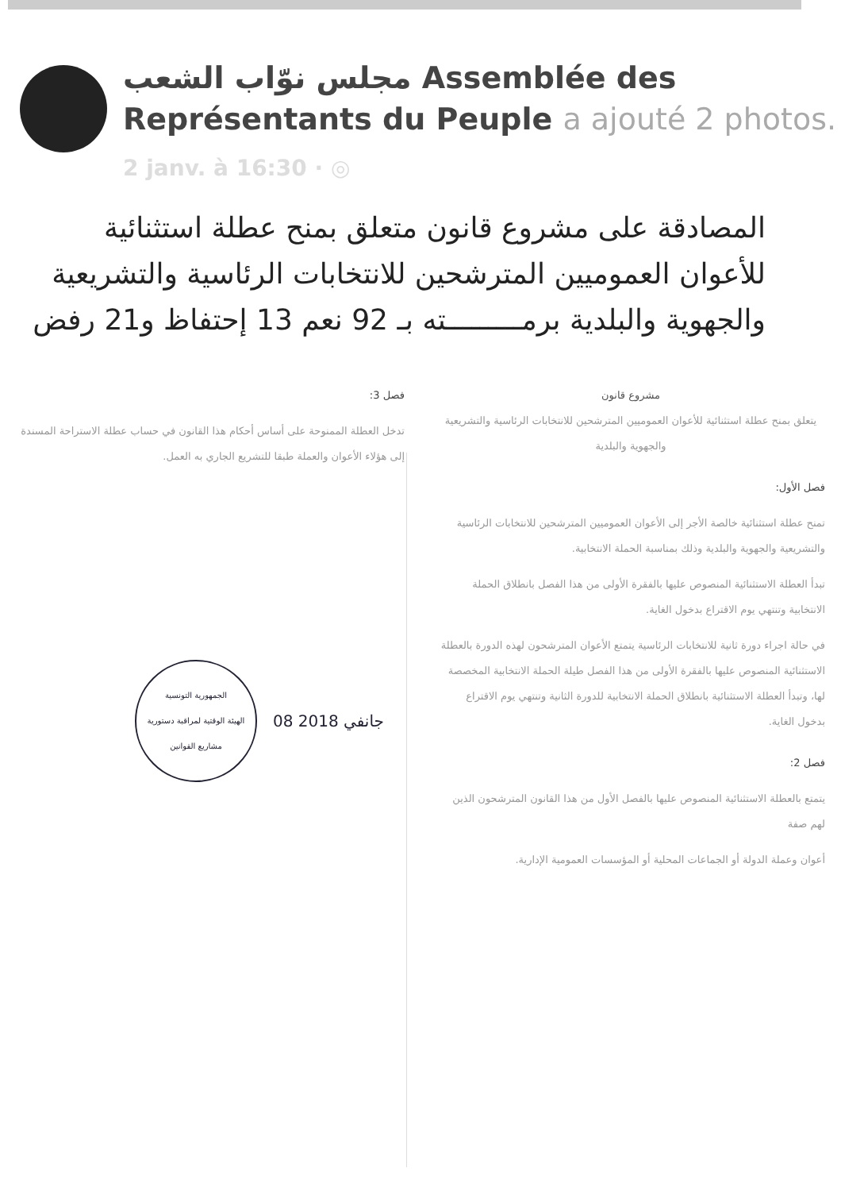مجلس نوّاب الشعب Assemblée des Représentants du Peuple a ajouté 2 photos.
2 janv. à 16:30 · ◎
المصادقة على مشروع قانون متعلق بمنح عطلة استثنائية للأعوان العموميين المترشحين للانتخابات الرئاسية والتشريعية والجهوية والبلدية برمـــــــــته بـ 92 نعم 13 إحتفاظ و21 رفض
مشروع قانون
يتعلق بمنح عطلة استثنائية للأعوان العموميين المترشحين للانتخابات الرئاسية والتشريعية والجهوية والبلدية
فصل الأول:
تمنح عطلة استثنائية خالصة الأجر إلى الأعوان العموميين المترشحين للانتخابات الرئاسية والتشريعية والجهوية والبلدية وذلك بمناسبة الحملة الانتخابية.
تبدأ العطلة الاستثنائية المنصوص عليها بالفقرة الأولى من هذا الفصل بانطلاق الحملة الانتخابية وتنتهي يوم الاقتراع بدخول الغاية.
في حالة اجراء دورة ثانية للانتخابات الرئاسية يتمتع الأعوان المترشحون لهذه الدورة بالعطلة الاستثنائية المنصوص عليها بالفقرة الأولى من هذا الفصل طيلة الحملة الانتخابية المخصصة لها، وتبدأ العطلة الاستثنائية بانطلاق الحملة الانتخابية للدورة الثانية وتنتهي يوم الاقتراع بدخول الغاية.
فصل 2:
يتمتع بالعطلة الاستثنائية المنصوص عليها بالفصل الأول من هذا القانون المترشحون الذين لهم صفة
أعوان وعملة الدولة أو الجماعات المحلية أو المؤسسات العمومية الإدارية.
فصل 3:
تدخل العطلة الممنوحة على أساس أحكام هذا القانون في حساب عطلة الاستراحة المسندة إلى هؤلاء الأعوان والعملة طبقا للتشريع الجاري به العمل.
الجمهورية التونسية
الهيئة الوقتية لمراقبة دستورية مشاريع القوانين
08 جانفي 2018